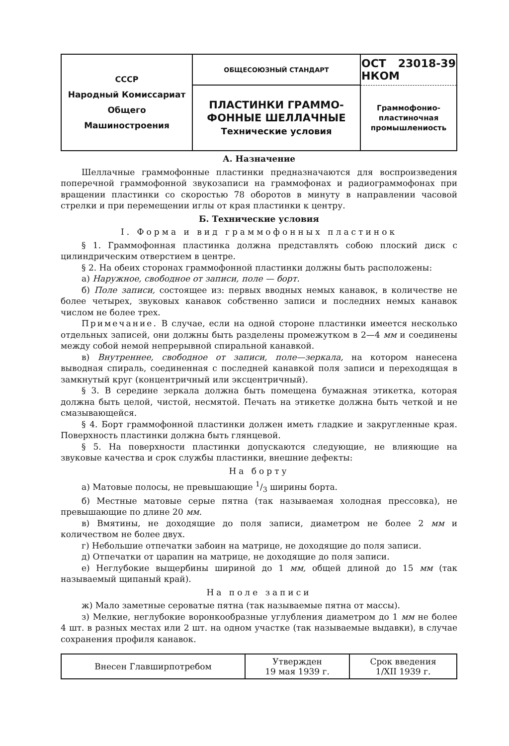| СССР Народный Комиссариат Общего Машиностроения | ОБЩЕСОЮЗНЫЙ СТАНДАРТ | ОСТ 23018-39 НКОМ |
| | ПЛАСТИНКИ ГРАММО- ФОННЫЕ ШЕЛЛАЧНЫЕ Технические условия | Граммофонио- пластиночная промышлениость |
А. Назначение
Шеллачные граммофонные пластинки предназначаются для воспроизведения поперечной граммофонной звукозаписи на граммофонах и радиограммофонах при вращении пластинки со скоростью 78 оборотов в минуту в направлении часовой стрелки и при перемещении иглы от края пластинки к центру.
Б. Технические условия
I. Форма и вид граммофонных пластинок
§ 1. Граммофонная пластинка должна представлять собою плоский диск с цилиндрическим отверстием в центре.
§ 2. На обеих сторонах граммофонной пластинки должны быть расположены:
а) Наружное, свободное от записи, поле — борт.
б) Поле записи, состоящее из: первых вводных немых канавок, в количестве не более четырех, звуковых канавок собственно записи и последних немых канавок числом не более трех.
Примечание. В случае, если на одной стороне пластинки имеется несколько отдельных записей, они должны быть разделены промежутком в 2—4 мм и соединены между собой немой непрерывной спиральной канавкой.
в) Внутреннее, свободное от записи, поле—зеркала, на котором нанесена выводная спираль, соединенная с последней канавкой поля записи и переходящая в замкнутый круг (концентричный или эксцентричный).
§ 3. В середине зеркала должна быть помещена бумажная этикетка, которая должна быть целой, чистой, несмятой. Печать на этикетке должна быть четкой и не смазывающейся.
§ 4. Борт граммофонной пластинки должен иметь гладкие и закругленные края. Поверхность пластинки должна быть глянцевой.
§ 5. На поверхности пластинки допускаются следующие, не влияющие на звуковые качества и срок службы пластинки, внешние дефекты:
На борту
а) Матовые полосы, не превышающие 1/3 ширины борта.
б) Местные матовые серые пятна (так называемая холодная прессовка), не превышающие по длине 20 мм.
в) Вмятины, не доходящие до поля записи, диаметром не более 2 мм и количеством не более двух.
г) Небольшие отпечатки забоин на матрице, не доходящие до поля записи.
д) Отпечатки от царапин на матрице, не доходящие до поля записи.
е) Неглубокие выщербины шириной до 1 мм, общей длиной до 15 мм (так называемый щипаный край).
На поле записи
ж) Мало заметные сероватые пятна (так называемые пятна от массы).
з) Мелкие, неглубокие воронкообразные углубления диаметром до 1 мм не более 4 шт. в разных местах или 2 шт. на одном участке (так называемые выдавки), в случае сохранения профиля канавок.
| Внесен Главширпотребом | Утвержден 19 мая 1939 г. | Срок введения 1/XII 1939 г. |